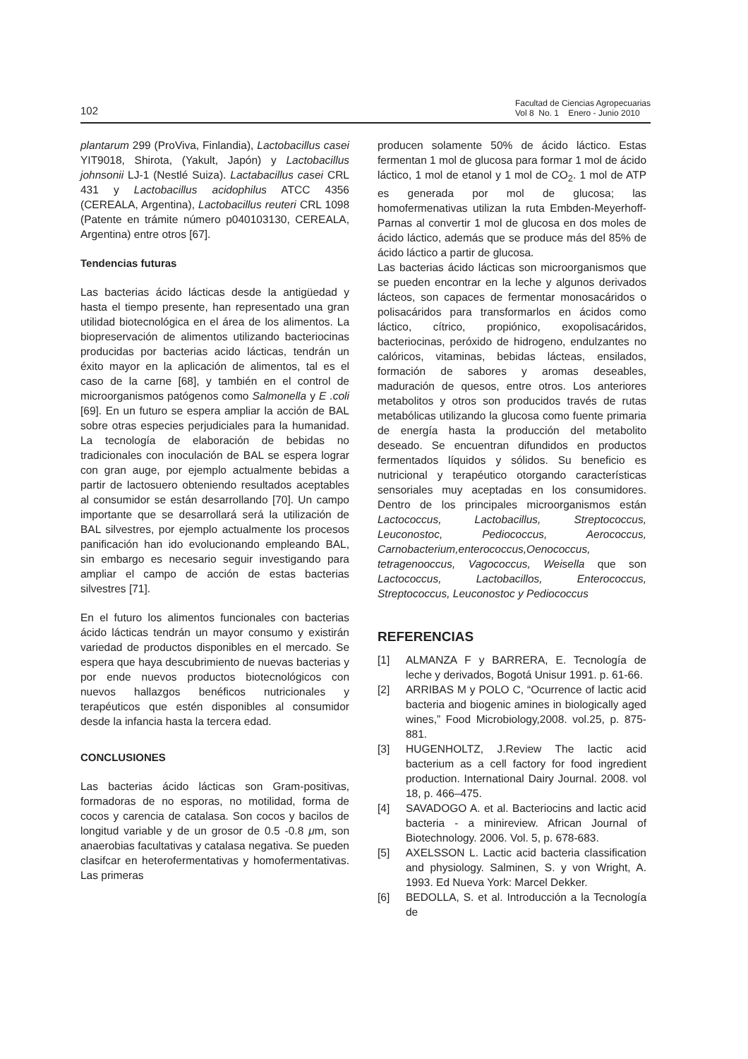102
Facultad de Ciencias Agropecuarias
Vol 8 No. 1 Enero - Junio 2010
plantarum 299 (ProViva, Finlandia), Lactobacillus casei YIT9018, Shirota, (Yakult, Japón) y Lactobacillus johnsonii LJ-1 (Nestlé Suiza). Lactabacillus casei CRL 431 y Lactobacillus acidophilus ATCC 4356 (CEREALA, Argentina), Lactobacillus reuteri CRL 1098 (Patente en trámite número p040103130, CEREALA, Argentina) entre otros [67].
Tendencias futuras
Las bacterias ácido lácticas desde la antigüedad y hasta el tiempo presente, han representado una gran utilidad biotecnológica en el área de los alimentos. La biopreservación de alimentos utilizando bacteriocinas producidas por bacterias acido lácticas, tendrán un éxito mayor en la aplicación de alimentos, tal es el caso de la carne [68], y también en el control de microorganismos patógenos como Salmonella y E .coli [69]. En un futuro se espera ampliar la acción de BAL sobre otras especies perjudiciales para la humanidad. La tecnología de elaboración de bebidas no tradicionales con inoculación de BAL se espera lograr con gran auge, por ejemplo actualmente bebidas a partir de lactosuero obteniendo resultados aceptables al consumidor se están desarrollando [70]. Un campo importante que se desarrollará será la utilización de BAL silvestres, por ejemplo actualmente los procesos panificación han ido evolucionando empleando BAL, sin embargo es necesario seguir investigando para ampliar el campo de acción de estas bacterias silvestres [71].
En el futuro los alimentos funcionales con bacterias ácido lácticas tendrán un mayor consumo y existirán variedad de productos disponibles en el mercado. Se espera que haya descubrimiento de nuevas bacterias y por ende nuevos productos biotecnológicos con nuevos hallazgos benéficos nutricionales y terapéuticos que estén disponibles al consumidor desde la infancia hasta la tercera edad.
CONCLUSIONES
Las bacterias ácido lácticas son Gram-positivas, formadoras de no esporas, no motilidad, forma de cocos y carencia de catalasa. Son cocos y bacilos de longitud variable y de un grosor de 0.5 -0.8 μm, son anaerobias facultativas y catalasa negativa. Se pueden clasifcar en heterofermentativas y homofermentativas. Las primeras
producen solamente 50% de ácido láctico. Estas fermentan 1 mol de glucosa para formar 1 mol de ácido láctico, 1 mol de etanol y 1 mol de CO<sub>2</sub>. 1 mol de ATP es generada por mol de glucosa; las homofermenativas utilizan la ruta Embden-Meyerhoff-Parnas al convertir 1 mol de glucosa en dos moles de ácido láctico, además que se produce más del 85% de ácido láctico a partir de glucosa.
Las bacterias ácido lácticas son microorganismos que se pueden encontrar en la leche y algunos derivados lácteos, son capaces de fermentar monosacáridos o polisacáridos para transformarlos en ácidos como láctico, cítrico, propiónico, exopolisacáridos, bacteriocinas, peróxido de hidrogeno, endulzantes no calóricos, vitaminas, bebidas lácteas, ensilados, formación de sabores y aromas deseables, maduración de quesos, entre otros. Los anteriores metabolitos y otros son producidos través de rutas metabólicas utilizando la glucosa como fuente primaria de energía hasta la producción del metabolito deseado. Se encuentran difundidos en productos fermentados líquidos y sólidos. Su beneficio es nutricional y terapéutico otorgando características sensoriales muy aceptadas en los consumidores. Dentro de los principales microorganismos están Lactococcus, Lactobacillus, Streptococcus, Leuconostoc, Pediococcus, Aerococcus, Carnobacterium,enterococcus,Oenococcus, tetragenooccus, Vagococcus, Weisella que son Lactococcus, Lactobacillos, Enterococcus, Streptococcus, Leuconostoc y Pediococcus
REFERENCIAS
[1] ALMANZA F y BARRERA, E. Tecnología de leche y derivados, Bogotá Unisur 1991. p. 61-66.
[2] ARRIBAS M y POLO C, “Ocurrence of lactic acid bacteria and biogenic amines in biologically aged wines,” Food Microbiology,2008. vol.25, p. 875-881.
[3] HUGENHOLTZ, J.Review The lactic acid bacterium as a cell factory for food ingredient production. International Dairy Journal. 2008. vol 18, p. 466–475.
[4] SAVADOGO A. et al. Bacteriocins and lactic acid bacteria - a minireview. African Journal of Biotechnology. 2006. Vol. 5, p. 678-683.
[5] AXELSSON L. Lactic acid bacteria classification and physiology. Salminen, S. y von Wright, A. 1993. Ed Nueva York: Marcel Dekker.
[6] BEDOLLA, S. et al. Introducción a la Tecnología de